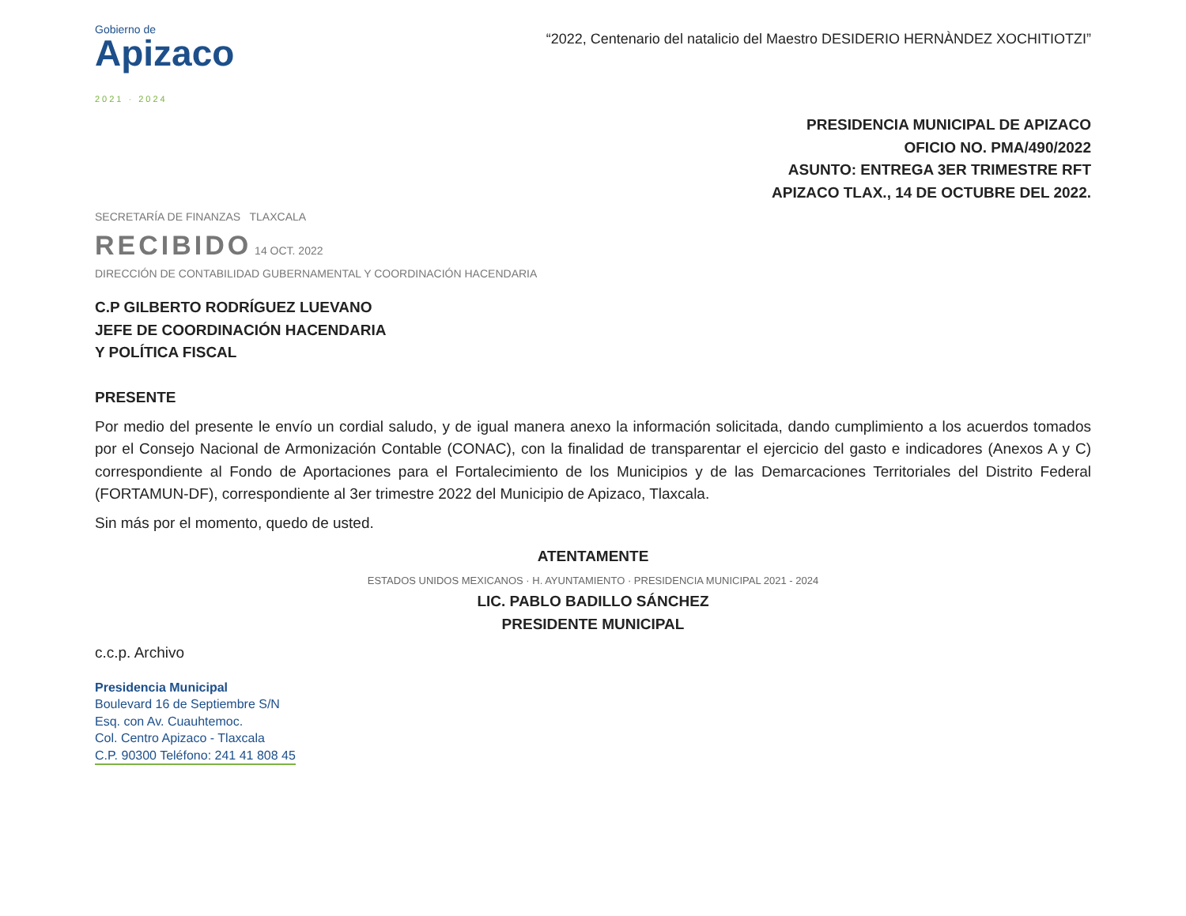Gobierno de
Apizaco
2021 · 2024
“2022, Centenario del natalicio del Maestro DESIDERIO HERNÀNDEZ XOCHITIOTZI”
PRESIDENCIA MUNICIPAL DE APIZACO
OFICIO NO. PMA/490/2022
ASUNTO: ENTREGA 3ER TRIMESTRE RFT
APIZACO TLAX., 14 DE OCTUBRE DEL 2022.
SECRETARÍA DE FINANZAS TLAXCALA
RECIBIDO 14 OCT. 2022
DIRECCIÓN DE CONTABILIDAD GUBERNAMENTAL Y COORDINACIÓN HACENDARIA
C.P GILBERTO RODRÍGUEZ LUEVANO
JEFE DE COORDINACIÓN HACENDARIA
Y POLÍTICA FISCAL
PRESENTE
Por medio del presente le envío un cordial saludo, y de igual manera anexo la información solicitada, dando cumplimiento a los acuerdos tomados por el Consejo Nacional de Armonización Contable (CONAC), con la finalidad de transparentar el ejercicio del gasto e indicadores (Anexos A y C) correspondiente al Fondo de Aportaciones para el Fortalecimiento de los Municipios y de las Demarcaciones Territoriales del Distrito Federal (FORTAMUN-DF), correspondiente al 3er trimestre 2022 del Municipio de Apizaco, Tlaxcala.
Sin más por el momento, quedo de usted.
ATENTAMENTE
ESTADOS UNIDOS MEXICANOS · H. AYUNTAMIENTO · PRESIDENCIA MUNICIPAL 2021 - 2024
LIC. PABLO BADILLO SÁNCHEZ
PRESIDENTE MUNICIPAL
c.c.p. Archivo
Presidencia Municipal
Boulevard 16 de Septiembre S/N
Esq. con Av. Cuauhtemoc.
Col. Centro Apizaco - Tlaxcala
C.P. 90300 Teléfono: 241 41 808 45